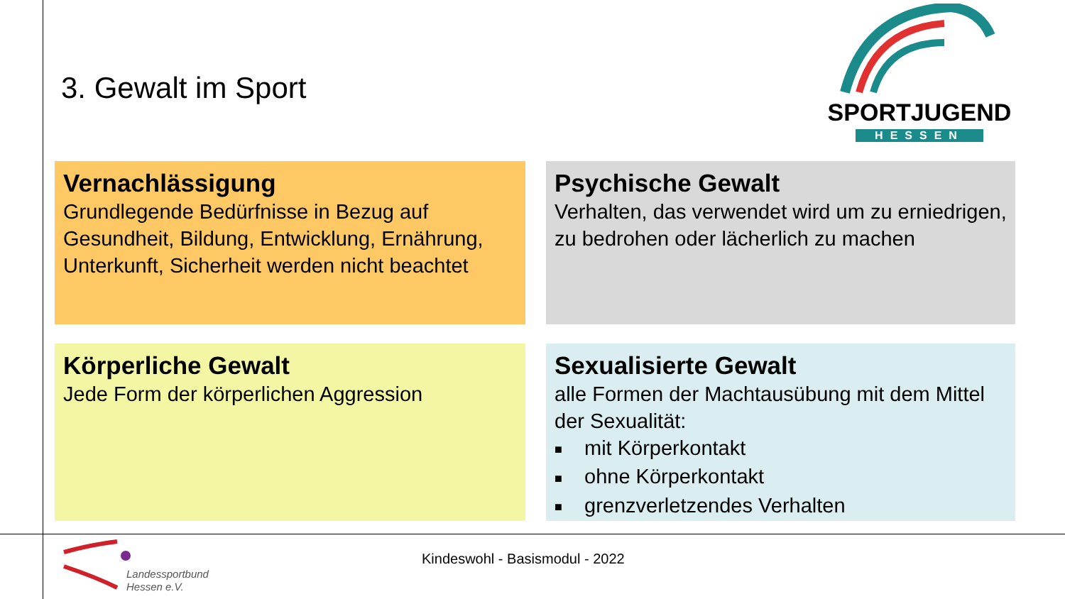3. Gewalt im Sport
SPORTJUGEND
HESSEN
Vernachlässigung
Grundlegende Bedürfnisse in Bezug auf Gesundheit, Bildung, Entwicklung, Ernährung, Unterkunft, Sicherheit werden nicht beachtet
Psychische Gewalt
Verhalten, das verwendet wird um zu erniedrigen, zu bedrohen oder lächerlich zu machen
Körperliche Gewalt
Jede Form der körperlichen Aggression
Sexualisierte Gewalt
alle Formen der Machtausübung mit dem Mittel der Sexualität:
■ mit Körperkontakt
■ ohne Körperkontakt
■ grenzverletzendes Verhalten
Kindeswohl - Basismodul - 2022
Landessportbund
Hessen e.V.